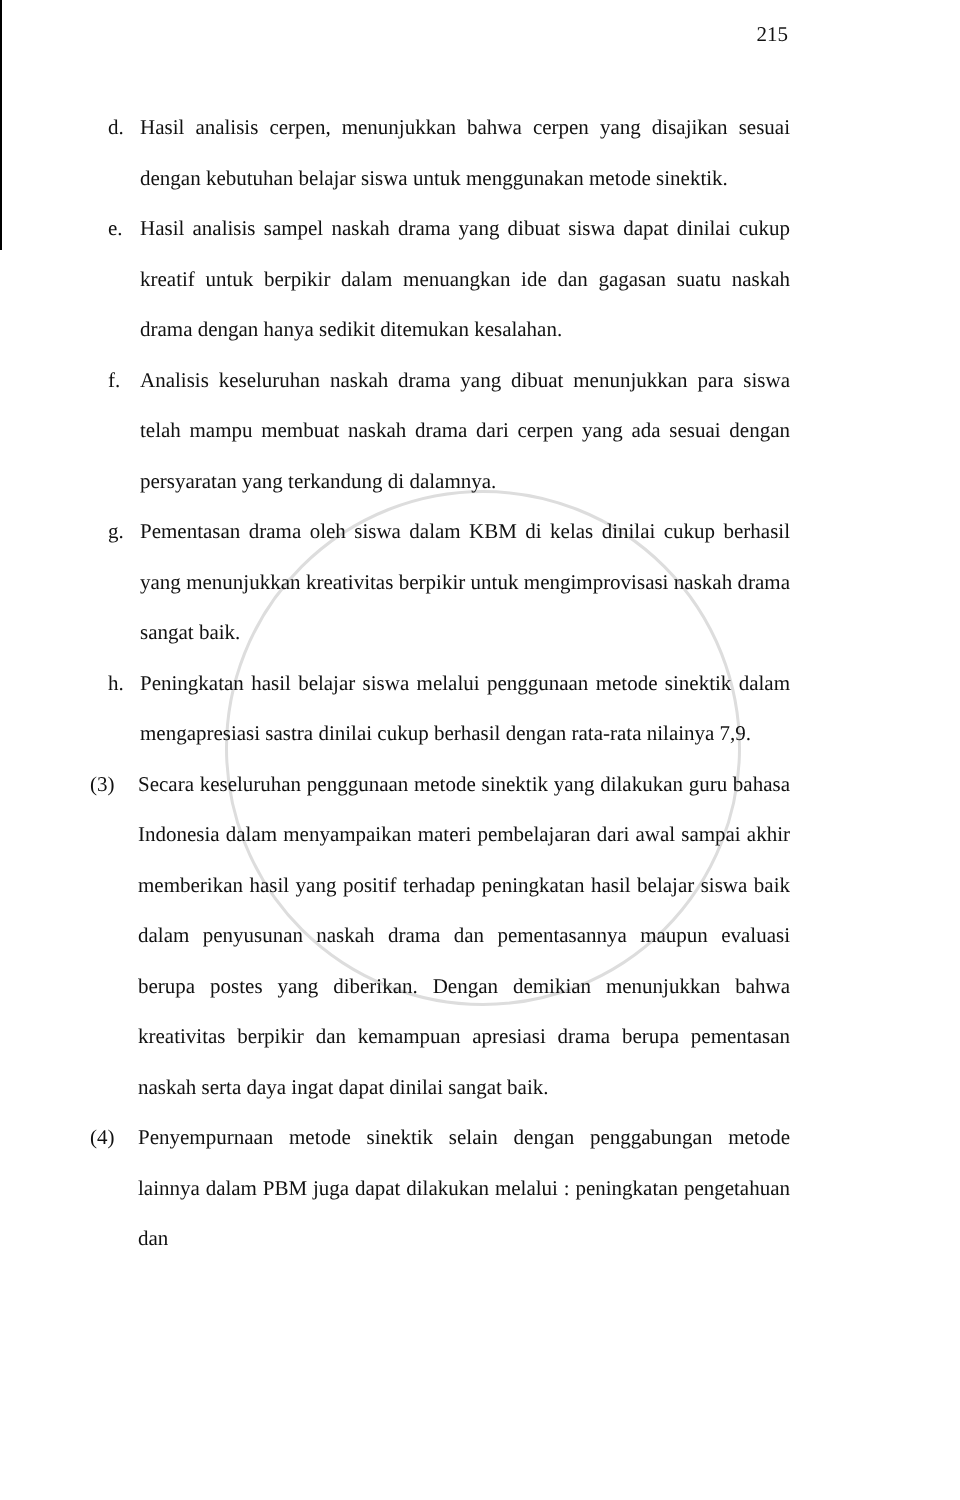215
d. Hasil analisis cerpen, menunjukkan bahwa cerpen yang disajikan sesuai dengan kebutuhan belajar siswa untuk menggunakan metode sinektik.
e. Hasil analisis sampel naskah drama yang dibuat siswa dapat dinilai cukup kreatif untuk berpikir dalam menuangkan ide dan gagasan suatu naskah drama dengan hanya sedikit ditemukan kesalahan.
f. Analisis keseluruhan naskah drama yang dibuat menunjukkan para siswa telah mampu membuat naskah drama dari cerpen yang ada sesuai dengan persyaratan yang terkandung di dalamnya.
g. Pementasan drama oleh siswa dalam KBM di kelas dinilai cukup berhasil yang menunjukkan kreativitas berpikir untuk mengimprovisasi naskah drama sangat baik.
h. Peningkatan hasil belajar siswa melalui penggunaan metode sinektik dalam mengapresiasi sastra dinilai cukup berhasil dengan rata-rata nilainya 7,9.
(3) Secara keseluruhan penggunaan metode sinektik yang dilakukan guru bahasa Indonesia dalam menyampaikan materi pembelajaran dari awal sampai akhir memberikan hasil yang positif terhadap peningkatan hasil belajar siswa baik dalam penyusunan naskah drama dan pementasannya maupun evaluasi berupa postes yang diberikan. Dengan demikian menunjukkan bahwa kreativitas berpikir dan kemampuan apresiasi drama berupa pementasan naskah serta daya ingat dapat dinilai sangat baik.
(4) Penyempurnaan metode sinektik selain dengan penggabungan metode lainnya dalam PBM juga dapat dilakukan melalui : peningkatan pengetahuan dan